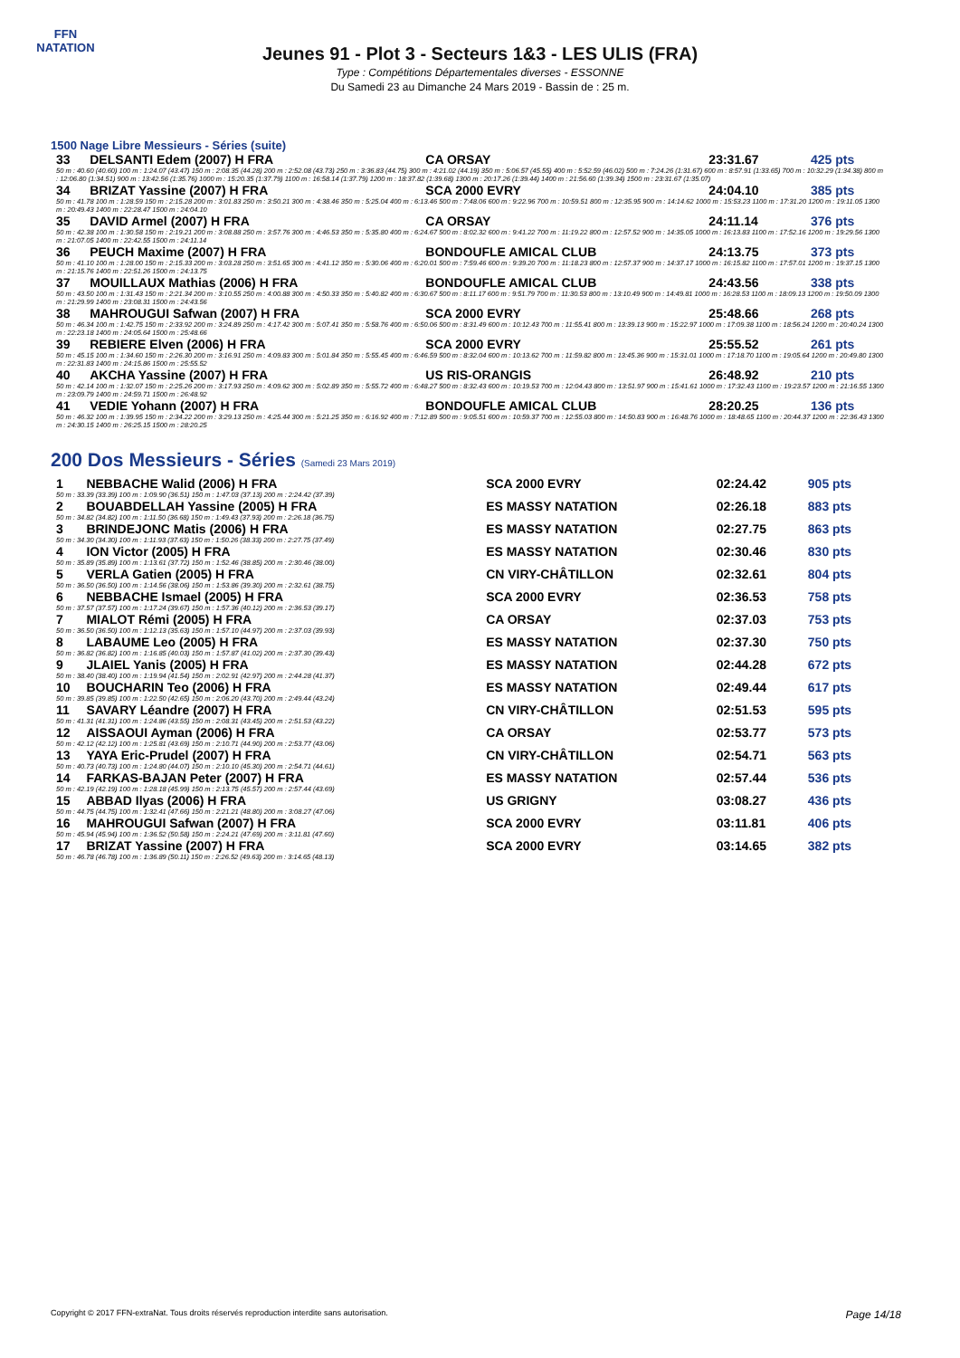FFN
NATATION
Jeunes 91 - Plot 3 - Secteurs 1&3 - LES ULIS (FRA)
Type : Compétitions Départementales diverses - ESSONNE
Du Samedi 23 au Dimanche 24 Mars 2019 - Bassin de : 25 m.
1500 Nage Libre Messieurs - Séries (suite)
| 33 | DELSANTI Edem (2007) H FRA | CA ORSAY | 23:31.67 | 425 pts |
| 50 m : 40.60 (40.60) 100 m : 1:24.07 (43.47) 150 m : 2:08.35 (44.28) 200 m : 2:52.08 (43.73) 250 m : 3:36.83 (44.75) 300 m : 4:21.02 (44.19) 350 m : 5:06.57 (45.55) 400 m : 5:52.59 (46.02) 500 m : 7:24.26 (1:31.67) 600 m : 8:57.91 (1:33.65) 700 m : 10:32.29 (1:34.38) 800 m : 12:06.80 (1:34.51) 900 m : 13:42.56 (1:35.76) 1000 m : 15:20.35 (1:37.79) 1100 m : 16:58.14 (1:37.79) 1200 m : 18:37.82 (1:39.68) 1300 m : 20:17.26 (1:39.44) 1400 m : 21:56.60 (1:39.34) 1500 m : 23:31.67 (1:35.07) | | | | |
| 34 | BRIZAT Yassine (2007) H FRA | SCA 2000 EVRY | 24:04.10 | 385 pts |
| 50 m : 41.78 100 m : 1:28.59 150 m : 2:15.28 200 m : 3:01.83 250 m : 3:50.21 300 m : 4:38.46 350 m : 5:25.04 400 m : 6:13.46 500 m : 7:48.06 600 m : 9:22.96 700 m : 10:59.51 800 m : 12:35.95 900 m : 14:14.62 1000 m : 15:53.23 1100 m : 17:31.20 1200 m : 19:11.05 1300 m : 20:49.43 1400 m : 22:28.47 1500 m : 24:04.10 | | | | |
| 35 | DAVID Armel (2007) H FRA | CA ORSAY | 24:11.14 | 376 pts |
| 50 m : 42.38 100 m : 1:30.58 150 m : 2:19.21 200 m : 3:08.88 250 m : 3:57.76 300 m : 4:46.53 350 m : 5:35.80 400 m : 6:24.67 500 m : 8:02.32 600 m : 9:41.22 700 m : 11:19.22 800 m : 12:57.52 900 m : 14:35.05 1000 m : 16:13.83 1100 m : 17:52.16 1200 m : 19:29.56 1300 m : 21:07.05 1400 m : 22:42.55 1500 m : 24:11.14 | | | | |
| 36 | PEUCH Maxime (2007) H FRA | BONDOUFLE AMICAL CLUB | 24:13.75 | 373 pts |
| 50 m : 41.10 100 m : 1:28.00 150 m : 2:15.33 200 m : 3:03.28 250 m : 3:51.65 300 m : 4:41.12 350 m : 5:30.06 400 m : 6:20.01 500 m : 7:59.46 600 m : 9:39.20 700 m : 11:18.23 800 m : 12:57.37 900 m : 14:37.17 1000 m : 16:15.82 1100 m : 17:57.01 1200 m : 19:37.15 1300 m : 21:15.76 1400 m : 22:51.26 1500 m : 24:13.75 | | | | |
| 37 | MOUILLAUX Mathias (2006) H FRA | BONDOUFLE AMICAL CLUB | 24:43.56 | 338 pts |
| 50 m : 43.50 100 m : 1:31.43 150 m : 2:21.34 200 m : 3:10.55 250 m : 4:00.88 300 m : 4:50.33 350 m : 5:40.82 400 m : 6:30.67 500 m : 8:11.17 600 m : 9:51.79 700 m : 11:30.53 800 m : 13:10.49 900 m : 14:49.81 1000 m : 16:28.53 1100 m : 18:09.13 1200 m : 19:50.09 1300 m : 21:29.99 1400 m : 23:08.31 1500 m : 24:43.56 | | | | |
| 38 | MAHROUGUI Safwan (2007) H FRA | SCA 2000 EVRY | 25:48.66 | 268 pts |
| 50 m : 46.34 100 m : 1:42.75 150 m : 2:33.92 200 m : 3:24.89 250 m : 4:17.42 300 m : 5:07.41 350 m : 5:58.76 400 m : 6:50.06 500 m : 8:31.49 600 m : 10:12.43 700 m : 11:55.41 800 m : 13:39.13 900 m : 15:22.97 1000 m : 17:09.38 1100 m : 18:56.24 1200 m : 20:40.24 1300 m : 22:23.18 1400 m : 24:05.64 1500 m : 25:48.66 | | | | |
| 39 | REBIERE Elven (2006) H FRA | SCA 2000 EVRY | 25:55.52 | 261 pts |
| 50 m : 45.15 100 m : 1:34.60 150 m : 2:26.30 200 m : 3:16.91 250 m : 4:09.83 300 m : 5:01.84 350 m : 5:55.45 400 m : 6:46.59 500 m : 8:32.04 600 m : 10:13.62 700 m : 11:59.82 800 m : 13:45.36 900 m : 15:31.01 1000 m : 17:18.70 1100 m : 19:05.64 1200 m : 20:49.80 1300 m : 22:31.83 1400 m : 24:15.86 1500 m : 25:55.52 | | | | |
| 40 | AKCHA Yassine (2007) H FRA | US RIS-ORANGIS | 26:48.92 | 210 pts |
| 50 m : 42.14 100 m : 1:32.07 150 m : 2:25.26 200 m : 3:17.93 250 m : 4:09.62 300 m : 5:02.89 350 m : 5:55.72 400 m : 6:48.27 500 m : 8:32.43 600 m : 10:19.53 700 m : 12:04.43 800 m : 13:51.97 900 m : 15:41.61 1000 m : 17:32.43 1100 m : 19:23.57 1200 m : 21:16.55 1300 m : 23:09.79 1400 m : 24:59.71 1500 m : 26:48.92 | | | | |
| 41 | VEDIE Yohann (2007) H FRA | BONDOUFLE AMICAL CLUB | 28:20.25 | 136 pts |
| 50 m : 46.32 100 m : 1:39.95 150 m : 2:34.22 200 m : 3:29.13 250 m : 4:25.44 300 m : 5:21.25 350 m : 6:16.92 400 m : 7:12.89 500 m : 9:05.51 600 m : 10:59.37 700 m : 12:55.03 800 m : 14:50.83 900 m : 16:48.76 1000 m : 18:48.65 1100 m : 20:44.37 1200 m : 22:36.43 1300 m : 24:30.15 1400 m : 26:25.15 1500 m : 28:20.25 | | | | |
200 Dos Messieurs - Séries (Samedi 23 Mars 2019)
| 1 | NEBBACHE Walid (2006) H FRA | SCA 2000 EVRY | 02:24.42 | 905 pts |
| 50 m : 33.39 (33.39) 100 m : 1:09.90 (36.51) 150 m : 1:47.03 (37.13) 200 m : 2:24.42 (37.39) | | | | |
| 2 | BOUABDELLAH Yassine (2005) H FRA | ES MASSY NATATION | 02:26.18 | 883 pts |
| 50 m : 34.82 (34.82) 100 m : 1:11.50 (36.68) 150 m : 1:49.43 (37.93) 200 m : 2:26.18 (36.75) | | | | |
| 3 | BRINDEJONC Matis (2006) H FRA | ES MASSY NATATION | 02:27.75 | 863 pts |
| 50 m : 34.30 (34.30) 100 m : 1:11.93 (37.63) 150 m : 1:50.26 (38.33) 200 m : 2:27.75 (37.49) | | | | |
| 4 | ION Victor (2005) H FRA | ES MASSY NATATION | 02:30.46 | 830 pts |
| 50 m : 35.89 (35.89) 100 m : 1:13.61 (37.72) 150 m : 1:52.46 (38.85) 200 m : 2:30.46 (38.00) | | | | |
| 5 | VERLA Gatien (2005) H FRA | CN VIRY-CHÂTILLON | 02:32.61 | 804 pts |
| 50 m : 36.50 (36.50) 100 m : 1:14.56 (38.06) 150 m : 1:53.86 (39.30) 200 m : 2:32.61 (38.75) | | | | |
| 6 | NEBBACHE Ismael (2005) H FRA | SCA 2000 EVRY | 02:36.53 | 758 pts |
| 50 m : 37.57 (37.57) 100 m : 1:17.24 (39.67) 150 m : 1:57.36 (40.12) 200 m : 2:36.53 (39.17) | | | | |
| 7 | MIALOT Rémi (2005) H FRA | CA ORSAY | 02:37.03 | 753 pts |
| 50 m : 36.50 (36.50) 100 m : 1:12.13 (35.63) 150 m : 1:57.10 (44.97) 200 m : 2:37.03 (39.93) | | | | |
| 8 | LABAUME Leo (2005) H FRA | ES MASSY NATATION | 02:37.30 | 750 pts |
| 50 m : 36.82 (36.82) 100 m : 1:16.85 (40.03) 150 m : 1:57.87 (41.02) 200 m : 2:37.30 (39.43) | | | | |
| 9 | JLAIEL Yanis (2005) H FRA | ES MASSY NATATION | 02:44.28 | 672 pts |
| 50 m : 38.40 (38.40) 100 m : 1:19.94 (41.54) 150 m : 2:02.91 (42.97) 200 m : 2:44.28 (41.37) | | | | |
| 10 | BOUCHARIN Teo (2006) H FRA | ES MASSY NATATION | 02:49.44 | 617 pts |
| 50 m : 39.85 (39.85) 100 m : 1:22.50 (42.65) 150 m : 2:06.20 (43.70) 200 m : 2:49.44 (43.24) | | | | |
| 11 | SAVARY Léandre (2007) H FRA | CN VIRY-CHÂTILLON | 02:51.53 | 595 pts |
| 50 m : 41.31 (41.31) 100 m : 1:24.86 (43.55) 150 m : 2:08.31 (43.45) 200 m : 2:51.53 (43.22) | | | | |
| 12 | AISSAOUI Ayman (2006) H FRA | CA ORSAY | 02:53.77 | 573 pts |
| 50 m : 42.12 (42.12) 100 m : 1:25.81 (43.69) 150 m : 2:10.71 (44.90) 200 m : 2:53.77 (43.06) | | | | |
| 13 | YAYA Eric-Prudel (2007) H FRA | CN VIRY-CHÂTILLON | 02:54.71 | 563 pts |
| 50 m : 40.73 (40.73) 100 m : 1:24.80 (44.07) 150 m : 2:10.10 (45.30) 200 m : 2:54.71 (44.61) | | | | |
| 14 | FARKAS-BAJAN Peter (2007) H FRA | ES MASSY NATATION | 02:57.44 | 536 pts |
| 50 m : 42.19 (42.19) 100 m : 1:28.18 (45.99) 150 m : 2:13.75 (45.57) 200 m : 2:57.44 (43.69) | | | | |
| 15 | ABBAD Ilyas (2006) H FRA | US GRIGNY | 03:08.27 | 436 pts |
| 50 m : 44.75 (44.75) 100 m : 1:32.41 (47.66) 150 m : 2:21.21 (48.80) 200 m : 3:08.27 (47.06) | | | | |
| 16 | MAHROUGUI Safwan (2007) H FRA | SCA 2000 EVRY | 03:11.81 | 406 pts |
| 50 m : 45.94 (45.94) 100 m : 1:36.52 (50.58) 150 m : 2:24.21 (47.69) 200 m : 3:11.81 (47.60) | | | | |
| 17 | BRIZAT Yassine (2007) H FRA | SCA 2000 EVRY | 03:14.65 | 382 pts |
| 50 m : 46.78 (46.78) 100 m : 1:36.89 (50.11) 150 m : 2:26.52 (49.63) 200 m : 3:14.65 (48.13) | | | | |
Copyright © 2017 FFN-extraNat. Tous droits réservés reproduction interdite sans autorisation. Page 14/18